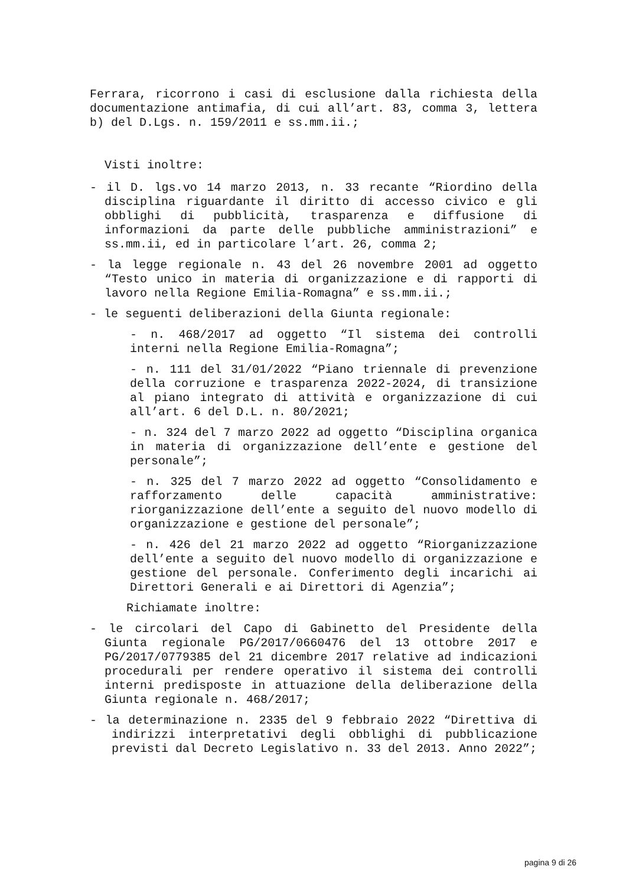Ferrara, ricorrono i casi di esclusione dalla richiesta della documentazione antimafia, di cui all’art. 83, comma 3, lettera b) del D.Lgs. n. 159/2011 e ss.mm.ii.;
Visti inoltre:
- il D. lgs.vo 14 marzo 2013, n. 33 recante “Riordino della disciplina riguardante il diritto di accesso civico e gli obblighi di pubblicità, trasparenza e diffusione di informazioni da parte delle pubbliche amministrazioni” e ss.mm.ii, ed in particolare l’art. 26, comma 2;
- la legge regionale n. 43 del 26 novembre 2001 ad oggetto “Testo unico in materia di organizzazione e di rapporti di lavoro nella Regione Emilia-Romagna” e ss.mm.ii.;
- le seguenti deliberazioni della Giunta regionale:
- n. 468/2017 ad oggetto “Il sistema dei controlli interni nella Regione Emilia-Romagna”;
- n. 111 del 31/01/2022 “Piano triennale di prevenzione della corruzione e trasparenza 2022-2024, di transizione al piano integrato di attività e organizzazione di cui all’art. 6 del D.L. n. 80/2021;
- n. 324 del 7 marzo 2022 ad oggetto “Disciplina organica in materia di organizzazione dell’ente e gestione del personale”;
- n. 325 del 7 marzo 2022 ad oggetto “Consolidamento e rafforzamento delle capacità amministrative: riorganizzazione dell’ente a seguito del nuovo modello di organizzazione e gestione del personale”;
- n. 426 del 21 marzo 2022 ad oggetto “Riorganizzazione dell’ente a seguito del nuovo modello di organizzazione e gestione del personale. Conferimento degli incarichi ai Direttori Generali e ai Direttori di Agenzia”;
Richiamate inoltre:
- le circolari del Capo di Gabinetto del Presidente della Giunta regionale PG/2017/0660476 del 13 ottobre 2017 e PG/2017/0779385 del 21 dicembre 2017 relative ad indicazioni procedurali per rendere operativo il sistema dei controlli interni predisposte in attuazione della deliberazione della Giunta regionale n. 468/2017;
- la determinazione n. 2335 del 9 febbraio 2022 “Direttiva di indirizzi interpretativi degli obblighi di pubblicazione previsti dal Decreto Legislativo n. 33 del 2013. Anno 2022”;
pagina 9 di 26